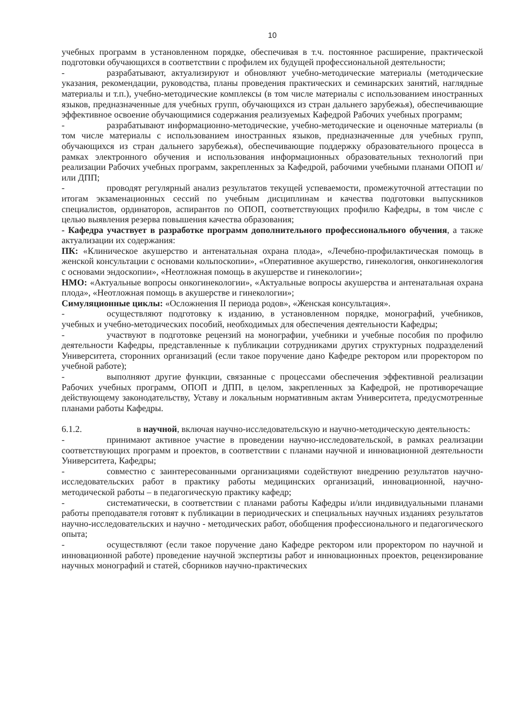10
учебных программ в установленном порядке, обеспечивая в т.ч. постоянное расширение, практической подготовки обучающихся в соответствии с профилем их будущей профессиональной деятельности;
- разрабатывают, актуализируют и обновляют учебно-методические материалы (методические указания, рекомендации, руководства, планы проведения практических и семинарских занятий, наглядные материалы и т.п.), учебно-методические комплексы (в том числе материалы с использованием иностранных языков, предназначенные для учебных групп, обучающихся из стран дальнего зарубежья), обеспечивающие эффективное освоение обучающимися содержания реализуемых Кафедрой Рабочих учебных программ;
- разрабатывают информационно-методические, учебно-методические и оценочные материалы (в том числе материалы с использованием иностранных языков, предназначенные для учебных групп, обучающихся из стран дальнего зарубежья), обеспечивающие поддержку образовательного процесса в рамках электронного обучения и использования информационных образовательных технологий при реализации Рабочих учебных программ, закрепленных за Кафедрой, рабочими учебными планами ОПОП и/или ДПП;
- проводят регулярный анализ результатов текущей успеваемости, промежуточной аттестации по итогам экзаменационных сессий по учебным дисциплинам и качества подготовки выпускников специалистов, ординаторов, аспирантов по ОПОП, соответствующих профилю Кафедры, в том числе с целью выявления резерва повышения качества образования;
- Кафедра участвует в разработке программ дополнительного профессионального обучения, а также актуализации их содержания:
ПК: «Клиническое акушерство и антенатальная охрана плода», «Лечебно-профилактическая помощь в женской консультации с основами кольпоскопии», «Оперативное акушерство, гинекология, онкогинекология с основами эндоскопии», «Неотложная помощь в акушерстве и гинекологии»;
НМО: «Актуальные вопросы онкогинекологии», «Актуальные вопросы акушерства и антенатальная охрана плода», «Неотложная помощь в акушерстве и гинекологии»;
Симуляционные циклы: «Осложнения II периода родов», «Женская консультация».
- осуществляют подготовку к изданию, в установленном порядке, монографий, учебников, учебных и учебно-методических пособий, необходимых для обеспечения деятельности Кафедры;
- участвуют в подготовке рецензий на монографии, учебники и учебные пособия по профилю деятельности Кафедры, представленные к публикации сотрудниками других структурных подразделений Университета, сторонних организаций (если такое поручение дано Кафедре ректором или проректором по учебной работе);
- выполняют другие функции, связанные с процессами обеспечения эффективной реализации Рабочих учебных программ, ОПОП и ДПП, в целом, закрепленных за Кафедрой, не противоречащие действующему законодательству, Уставу и локальным нормативным актам Университета, предусмотренные планами работы Кафедры.
6.1.2. в научной, включая научно-исследовательскую и научно-методическую деятельность:
- принимают активное участие в проведении научно-исследовательской, в рамках реализации соответствующих программ и проектов, в соответствии с планами научной и инновационной деятельности Университета, Кафедры;
- совместно с заинтересованными организациями содействуют внедрению результатов научно-исследовательских работ в практику работы медицинских организаций, инновационной, научно-методической работы – в педагогическую практику кафедр;
- систематически, в соответствии с планами работы Кафедры и/или индивидуальными планами работы преподавателя готовят к публикации в периодических и специальных научных изданиях результатов научно-исследовательских и научно - методических работ, обобщения профессионального и педагогического опыта;
- осуществляют (если такое поручение дано Кафедре ректором или проректором по научной и инновационной работе) проведение научной экспертизы работ и инновационных проектов, рецензирование научных монографий и статей, сборников научно-практических